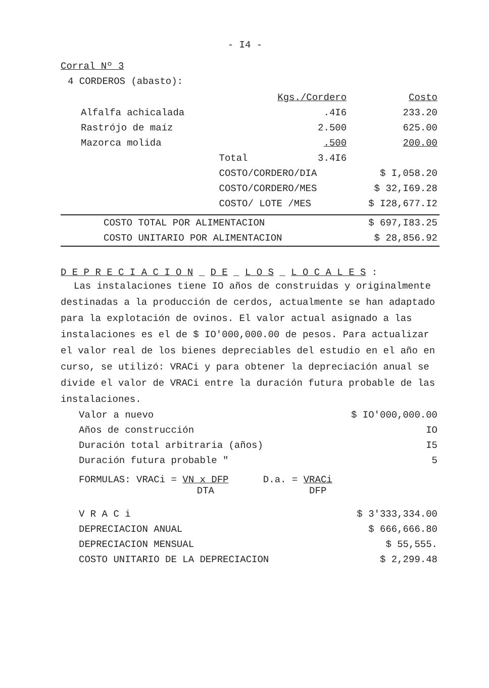- I4 -
Corral Nº 3
4 CORDEROS (abasto):
| | | Kgs./Cordero | Costo |
| Alfalfa achicalada | | .4I6 | 233.20 |
| Rastrójo de maíz | | 2.500 | 625.00 |
| Mazorca molida | | .500 | 200.00 |
| | Total | 3.4I6 | |
| | COSTO/CORDERO/DIA | | $ I,058.20 |
| | COSTO/CORDERO/MES | | $ 32,I69.28 |
| | COSTO/ LOTE /MES | | $ I28,677.I2 |
| COSTO TOTAL POR ALIMENTACION | $ 697,I83.25 |
| COSTO UNITARIO POR ALIMENTACION | $ 28,856.92 |
D E P R E C I A C I O N _ D E _ L O S _ L O C A L E S :
Las instalaciones tiene IO años de construidas y originalmente destinadas a la producción de cerdos, actualmente se han adaptado para la explotación de ovinos. El valor actual asignado a las instalaciones es el de $ IO'000,000.00 de pesos. Para actualizar el valor real de los bienes depreciables del estudio en el año en curso, se utilizó: VRACi y para obtener la depreciación anual se divide el valor de VRACi entre la duración futura probable de las instalaciones.
| Valor a nuevo | $ IO'000,000.00 |
| Años de construcción | IO |
| Duración total arbitraria (años) | I5 |
| Duración futura probable " | 5 |
FORMULAS: VRACi = VN x DFP
DTA D.a. = VRACi
DFP
| V R A C i | $ 3'333,334.00 |
| DEPRECIACION ANUAL | $ 666,666.80 |
| DEPRECIACION MENSUAL | $ 55,555. |
| COSTO UNITARIO DE LA DEPRECIACION | $ 2,299.48 |